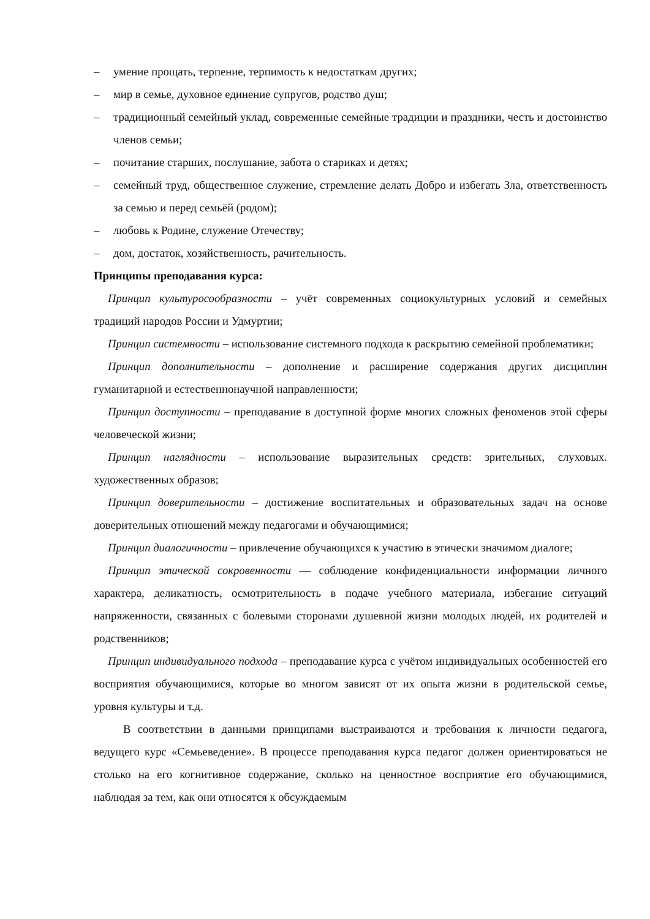– умение прощать, терпение, терпимость к недостаткам других;
– мир в семье, духовное единение супругов, родство душ;
– традиционный семейный уклад, современные семейные традиции и праздники, честь и достоинство членов семьи;
– почитание старших, послушание, забота о стариках и детях;
– семейный труд, общественное служение, стремление делать Добро и избегать Зла, ответственность за семью и перед семьёй (родом);
– любовь к Родине, служение Отечеству;
– дом, достаток, хозяйственность, рачительность.
Принципы преподавания курса:
Принцип культуросообразности – учёт современных социокультурных условий и семейных традиций народов России и Удмуртии;
Принцип системности – использование системного подхода к раскрытию семейной проблематики;
Принцип дополнительности – дополнение и расширение содержания других дисциплин гуманитарной и естественнонаучной направленности;
Принцип доступности – преподавание в доступной форме многих сложных феноменов этой сферы человеческой жизни;
Принцип наглядности – использование выразительных средств: зрительных, слуховых. художественных образов;
Принцип доверительности – достижение воспитательных и образовательных задач на основе доверительных отношений между педагогами и обучающимися;
Принцип диалогичности – привлечение обучающихся к участию в этически значимом диалоге;
Принцип этической сокровенности — соблюдение конфиденциальности информации личного характера, деликатность, осмотрительность в подаче учебного материала, избегание ситуаций напряженности, связанных с болевыми сторонами душевной жизни молодых людей, их родителей и родственников;
Принцип индивидуального подхода – преподавание курса с учётом индивидуальных особенностей его восприятия обучающимися, которые во многом зависят от их опыта жизни в родительской семье, уровня культуры и т.д.
В соответствии в данными принципами выстраиваются и требования к личности педагога, ведущего курс «Семьеведение». В процессе преподавания курса педагог должен ориентироваться не столько на его когнитивное содержание, сколько на ценностное восприятие его обучающимися, наблюдая за тем, как они относятся к обсуждаемым